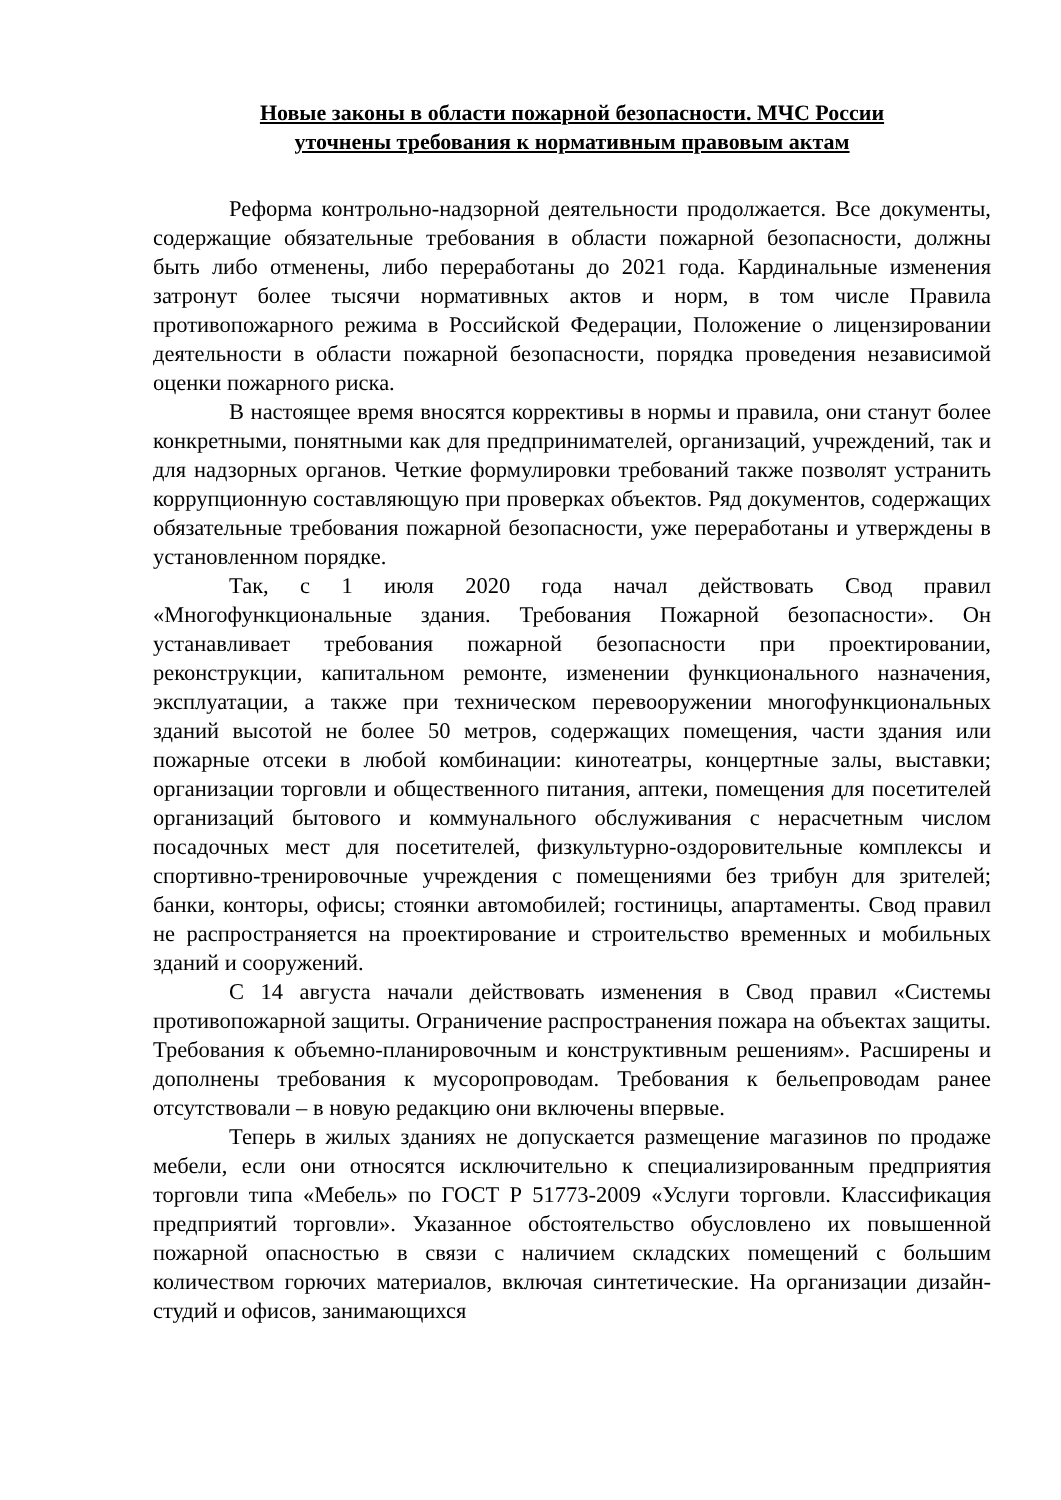Новые законы в области пожарной безопасности. МЧС России
уточнены требования к нормативным правовым актам
Реформа контрольно-надзорной деятельности продолжается. Все документы, содержащие обязательные требования в области пожарной безопасности, должны быть либо отменены, либо переработаны до 2021 года. Кардинальные изменения затронут более тысячи нормативных актов и норм, в том числе Правила противопожарного режима в Российской Федерации, Положение о лицензировании деятельности в области пожарной безопасности, порядка проведения независимой оценки пожарного риска.
В настоящее время вносятся коррективы в нормы и правила, они станут более конкретными, понятными как для предпринимателей, организаций, учреждений, так и для надзорных органов. Четкие формулировки требований также позволят устранить коррупционную составляющую при проверках объектов. Ряд документов, содержащих обязательные требования пожарной безопасности, уже переработаны и утверждены в установленном порядке.
Так, с 1 июля 2020 года начал действовать Свод правил «Многофункциональные здания. Требования Пожарной безопасности». Он устанавливает требования пожарной безопасности при проектировании, реконструкции, капитальном ремонте, изменении функционального назначения, эксплуатации, а также при техническом перевооружении многофункциональных зданий высотой не более 50 метров, содержащих помещения, части здания или пожарные отсеки в любой комбинации: кинотеатры, концертные залы, выставки; организации торговли и общественного питания, аптеки, помещения для посетителей организаций бытового и коммунального обслуживания с нерасчетным числом посадочных мест для посетителей, физкультурно-оздоровительные комплексы и спортивно-тренировочные учреждения с помещениями без трибун для зрителей; банки, конторы, офисы; стоянки автомобилей; гостиницы, апартаменты. Свод правил не распространяется на проектирование и строительство временных и мобильных зданий и сооружений.
С 14 августа начали действовать изменения в Свод правил «Системы противопожарной защиты. Ограничение распространения пожара на объектах защиты. Требования к объемно-планировочным и конструктивным решениям». Расширены и дополнены требования к мусоропроводам. Требования к бельепроводам ранее отсутствовали – в новую редакцию они включены впервые.
Теперь в жилых зданиях не допускается размещение магазинов по продаже мебели, если они относятся исключительно к специализированным предприятия торговли типа «Мебель» по ГОСТ Р 51773-2009 «Услуги торговли. Классификация предприятий торговли». Указанное обстоятельство обусловлено их повышенной пожарной опасностью в связи с наличием складских помещений с большим количеством горючих материалов, включая синтетические. На организации дизайн-студий и офисов, занимающихся